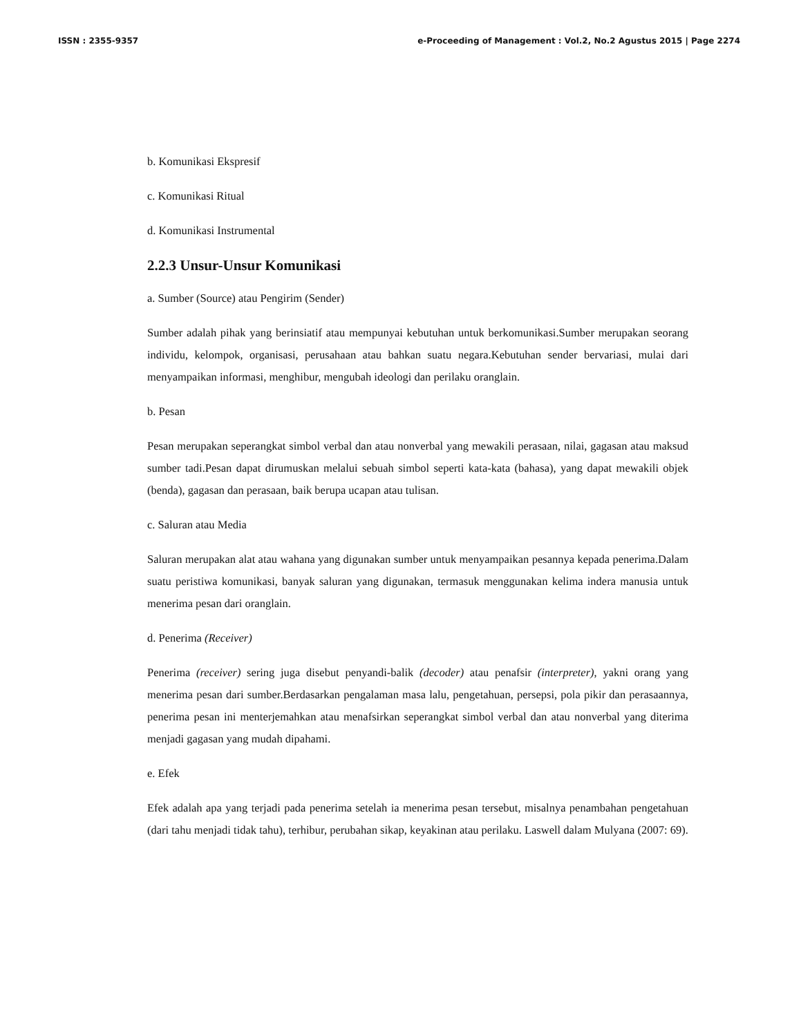ISSN : 2355-9357 e-Proceeding of Management : Vol.2, No.2 Agustus 2015 | Page 2274
b. Komunikasi Ekspresif
c. Komunikasi Ritual
d. Komunikasi Instrumental
2.2.3 Unsur-Unsur Komunikasi
a. Sumber (Source) atau Pengirim (Sender)
Sumber adalah pihak yang berinsiatif atau mempunyai kebutuhan untuk berkomunikasi.Sumber merupakan seorang individu, kelompok, organisasi, perusahaan atau bahkan suatu negara.Kebutuhan sender bervariasi, mulai dari menyampaikan informasi, menghibur, mengubah ideologi dan perilaku oranglain.
b. Pesan
Pesan merupakan seperangkat simbol verbal dan atau nonverbal yang mewakili perasaan, nilai, gagasan atau maksud sumber tadi.Pesan dapat dirumuskan melalui sebuah simbol seperti kata-kata (bahasa), yang dapat mewakili objek (benda), gagasan dan perasaan, baik berupa ucapan atau tulisan.
c. Saluran atau Media
Saluran merupakan alat atau wahana yang digunakan sumber untuk menyampaikan pesannya kepada penerima.Dalam suatu peristiwa komunikasi, banyak saluran yang digunakan, termasuk menggunakan kelima indera manusia untuk menerima pesan dari oranglain.
d. Penerima (Receiver)
Penerima (receiver) sering juga disebut penyandi-balik (decoder) atau penafsir (interpreter), yakni orang yang menerima pesan dari sumber.Berdasarkan pengalaman masa lalu, pengetahuan, persepsi, pola pikir dan perasaannya, penerima pesan ini menterjemahkan atau menafsirkan seperangkat simbol verbal dan atau nonverbal yang diterima menjadi gagasan yang mudah dipahami.
e. Efek
Efek adalah apa yang terjadi pada penerima setelah ia menerima pesan tersebut, misalnya penambahan pengetahuan (dari tahu menjadi tidak tahu), terhibur, perubahan sikap, keyakinan atau perilaku. Laswell dalam Mulyana (2007: 69).